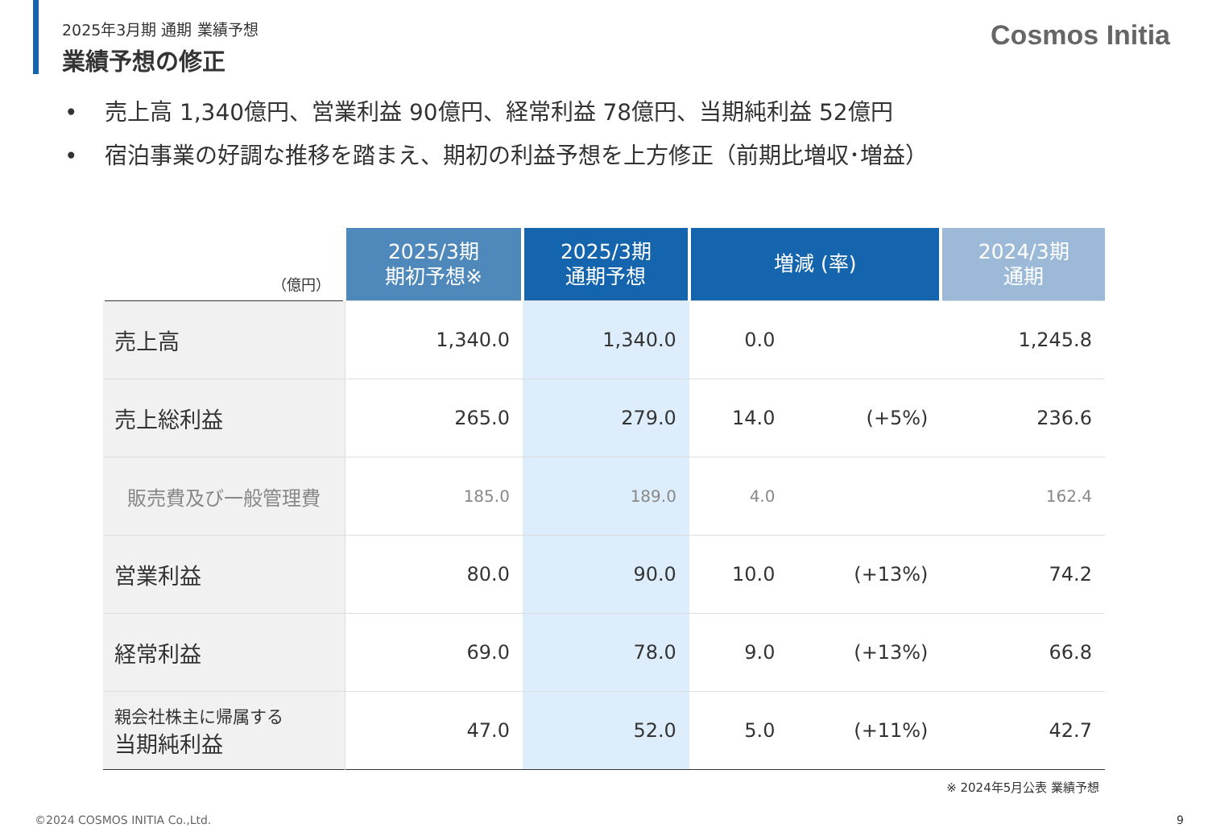2025年3月期 通期 業績予想
業績予想の修正
Cosmos Initia
• 売上高 1,340億円、営業利益 90億円、経常利益 78億円、当期純利益 52億円
• 宿泊事業の好調な推移を踏まえ、期初の利益予想を上方修正（前期比増収･増益）
| （億円） | 2025/3期 期初予想※ | 2025/3期 通期予想 | 増減 (率) | | 2024/3期 通期 |
| --- | --- | --- | --- | --- | --- |
| 売上高 | 1,340.0 | 1,340.0 | 0.0 | | 1,245.8 |
| 売上総利益 | 265.0 | 279.0 | 14.0 | (+5%) | 236.6 |
| 販売費及び一般管理費 | 185.0 | 189.0 | 4.0 | | 162.4 |
| 営業利益 | 80.0 | 90.0 | 10.0 | (+13%) | 74.2 |
| 経常利益 | 69.0 | 78.0 | 9.0 | (+13%) | 66.8 |
| 親会社株主に帰属する 当期純利益 | 47.0 | 52.0 | 5.0 | (+11%) | 42.7 |
※ 2024年5月公表 業績予想
©2024 COSMOS INITIA Co.,Ltd. 9